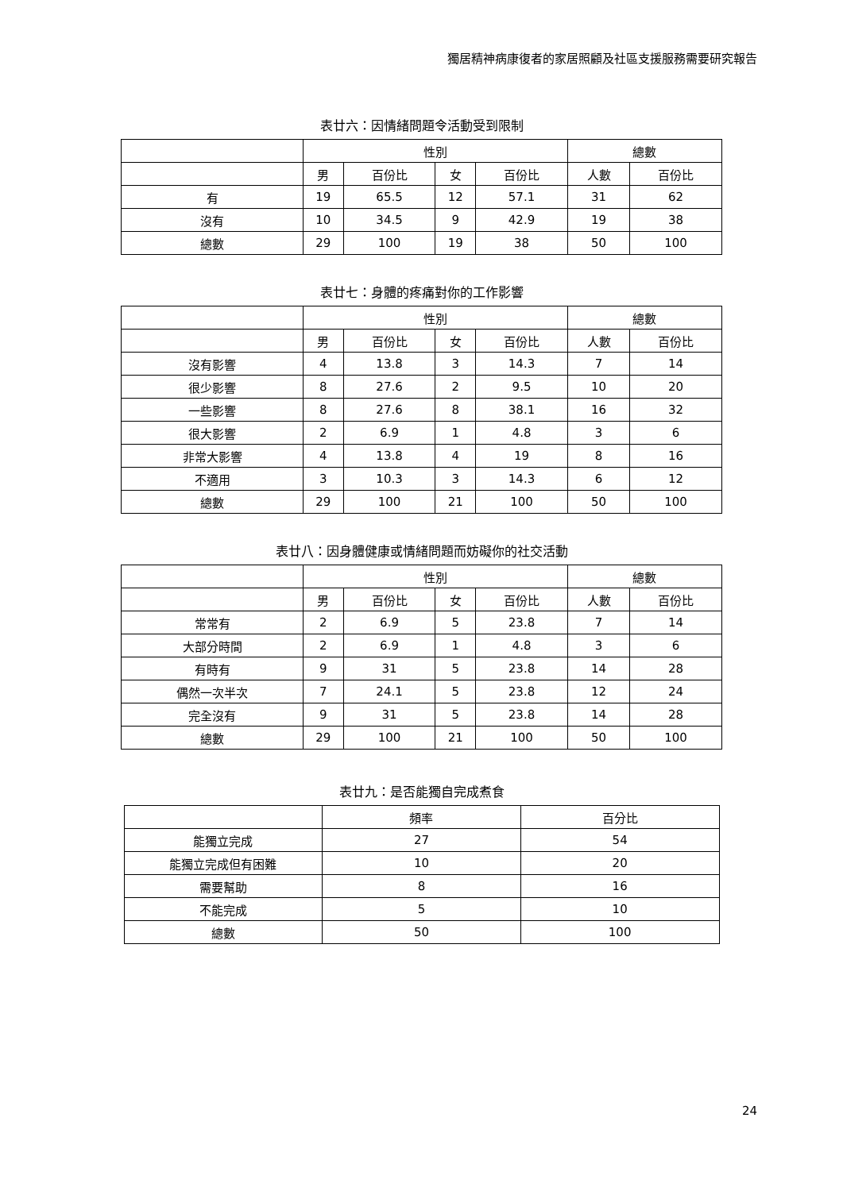獨居精神病康復者的家居照顧及社區支援服務需要研究報告
表廿六：因情緒問題令活動受到限制
| | 性別 | | | | 總數 | |
| --- | --- | --- | --- | --- | --- | --- |
| | 男 | 百份比 | 女 | 百份比 | 人數 | 百份比 |
| 有 | 19 | 65.5 | 12 | 57.1 | 31 | 62 |
| 沒有 | 10 | 34.5 | 9 | 42.9 | 19 | 38 |
| 總數 | 29 | 100 | 19 | 38 | 50 | 100 |
表廿七：身體的疼痛對你的工作影響
| | 性別 | | | | 總數 | |
| --- | --- | --- | --- | --- | --- | --- |
| | 男 | 百份比 | 女 | 百份比 | 人數 | 百份比 |
| 沒有影響 | 4 | 13.8 | 3 | 14.3 | 7 | 14 |
| 很少影響 | 8 | 27.6 | 2 | 9.5 | 10 | 20 |
| 一些影響 | 8 | 27.6 | 8 | 38.1 | 16 | 32 |
| 很大影響 | 2 | 6.9 | 1 | 4.8 | 3 | 6 |
| 非常大影響 | 4 | 13.8 | 4 | 19 | 8 | 16 |
| 不適用 | 3 | 10.3 | 3 | 14.3 | 6 | 12 |
| 總數 | 29 | 100 | 21 | 100 | 50 | 100 |
表廿八：因身體健康或情緒問題而妨礙你的社交活動
| | 性別 | | | | 總數 | |
| --- | --- | --- | --- | --- | --- | --- |
| | 男 | 百份比 | 女 | 百份比 | 人數 | 百份比 |
| 常常有 | 2 | 6.9 | 5 | 23.8 | 7 | 14 |
| 大部分時間 | 2 | 6.9 | 1 | 4.8 | 3 | 6 |
| 有時有 | 9 | 31 | 5 | 23.8 | 14 | 28 |
| 偶然一次半次 | 7 | 24.1 | 5 | 23.8 | 12 | 24 |
| 完全沒有 | 9 | 31 | 5 | 23.8 | 14 | 28 |
| 總數 | 29 | 100 | 21 | 100 | 50 | 100 |
表廿九：是否能獨自完成煮食
| | 頻率 | 百分比 |
| --- | --- | --- |
| 能獨立完成 | 27 | 54 |
| 能獨立完成但有困難 | 10 | 20 |
| 需要幫助 | 8 | 16 |
| 不能完成 | 5 | 10 |
| 總數 | 50 | 100 |
24